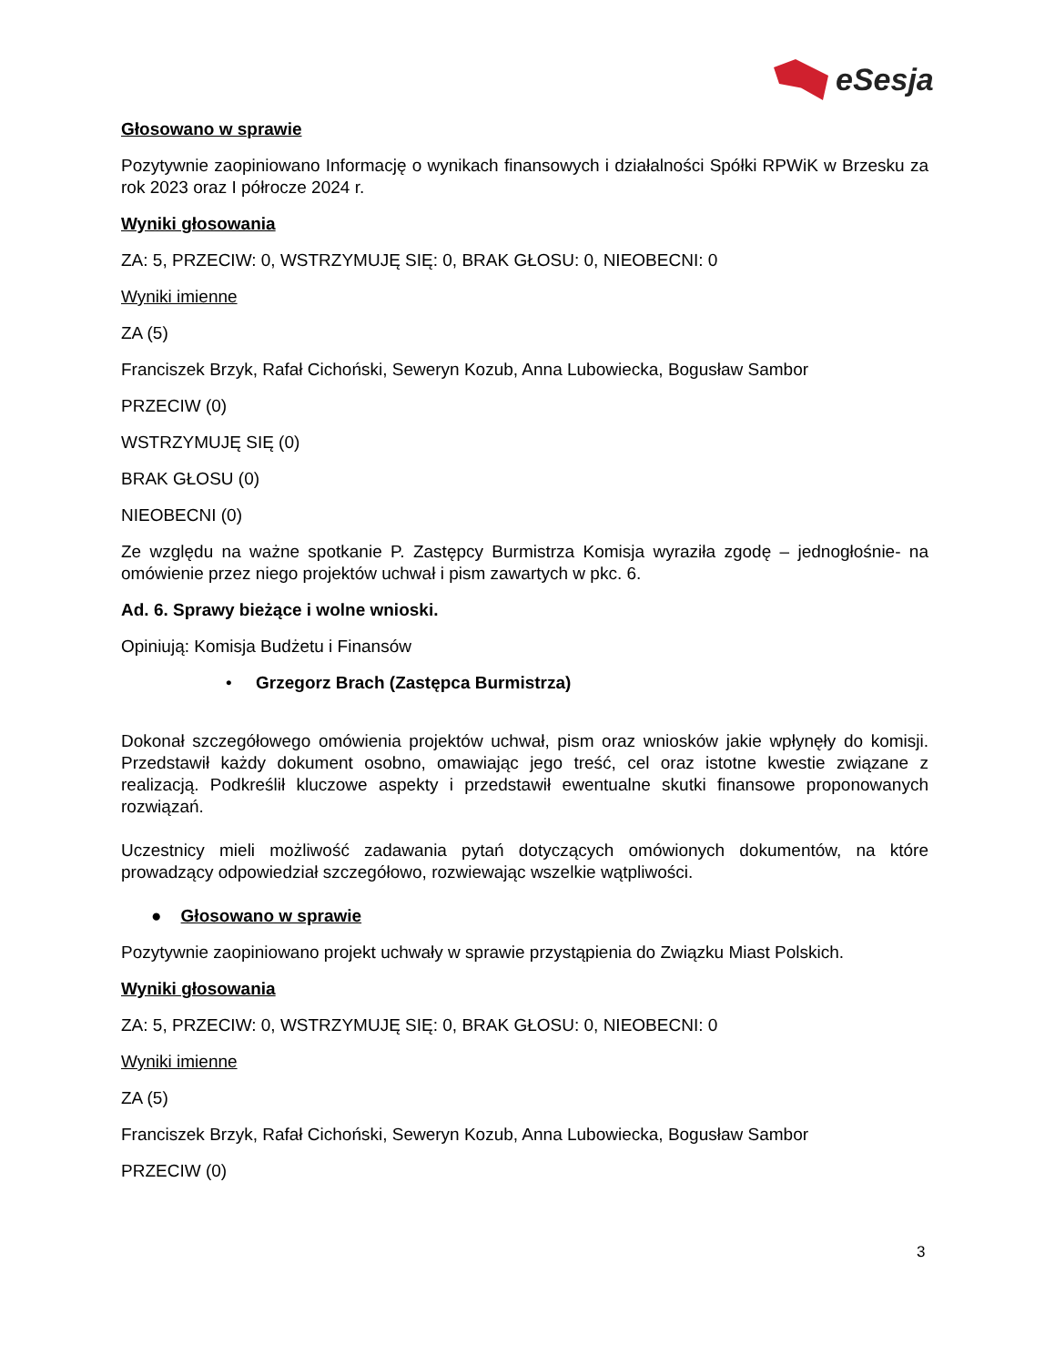eSesja
Głosowano w sprawie
Pozytywnie zaopiniowano Informację o wynikach finansowych i działalności Spółki RPWiK w Brzesku za rok 2023 oraz I półrocze 2024 r.
Wyniki głosowania
ZA: 5, PRZECIW: 0, WSTRZYMUJĘ SIĘ: 0, BRAK GŁOSU: 0, NIEOBECNI: 0
Wyniki imienne
ZA (5)
Franciszek Brzyk, Rafał Cichoński, Seweryn Kozub, Anna Lubowiecka, Bogusław Sambor
PRZECIW (0)
WSTRZYMUJĘ SIĘ (0)
BRAK GŁOSU (0)
NIEOBECNI (0)
Ze względu na ważne spotkanie P. Zastępcy Burmistrza Komisja wyraziła zgodę – jednogłośnie- na omówienie przez niego projektów uchwał i pism zawartych w pkc. 6.
Ad. 6. Sprawy bieżące i wolne wnioski.
Opiniują: Komisja Budżetu i Finansów
• Grzegorz Brach (Zastępca Burmistrza)
Dokonał szczegółowego omówienia projektów uchwał, pism oraz wniosków jakie wpłynęły do komisji. Przedstawił każdy dokument osobno, omawiając jego treść, cel oraz istotne kwestie związane z realizacją. Podkreślił kluczowe aspekty i przedstawił ewentualne skutki finansowe proponowanych rozwiązań.
Uczestnicy mieli możliwość zadawania pytań dotyczących omówionych dokumentów, na które prowadzący odpowiedział szczegółowo, rozwiewając wszelkie wątpliwości.
● Głosowano w sprawie
Pozytywnie zaopiniowano projekt uchwały w sprawie przystąpienia do Związku Miast Polskich.
Wyniki głosowania
ZA: 5, PRZECIW: 0, WSTRZYMUJĘ SIĘ: 0, BRAK GŁOSU: 0, NIEOBECNI: 0
Wyniki imienne
ZA (5)
Franciszek Brzyk, Rafał Cichoński, Seweryn Kozub, Anna Lubowiecka, Bogusław Sambor
PRZECIW (0)
3